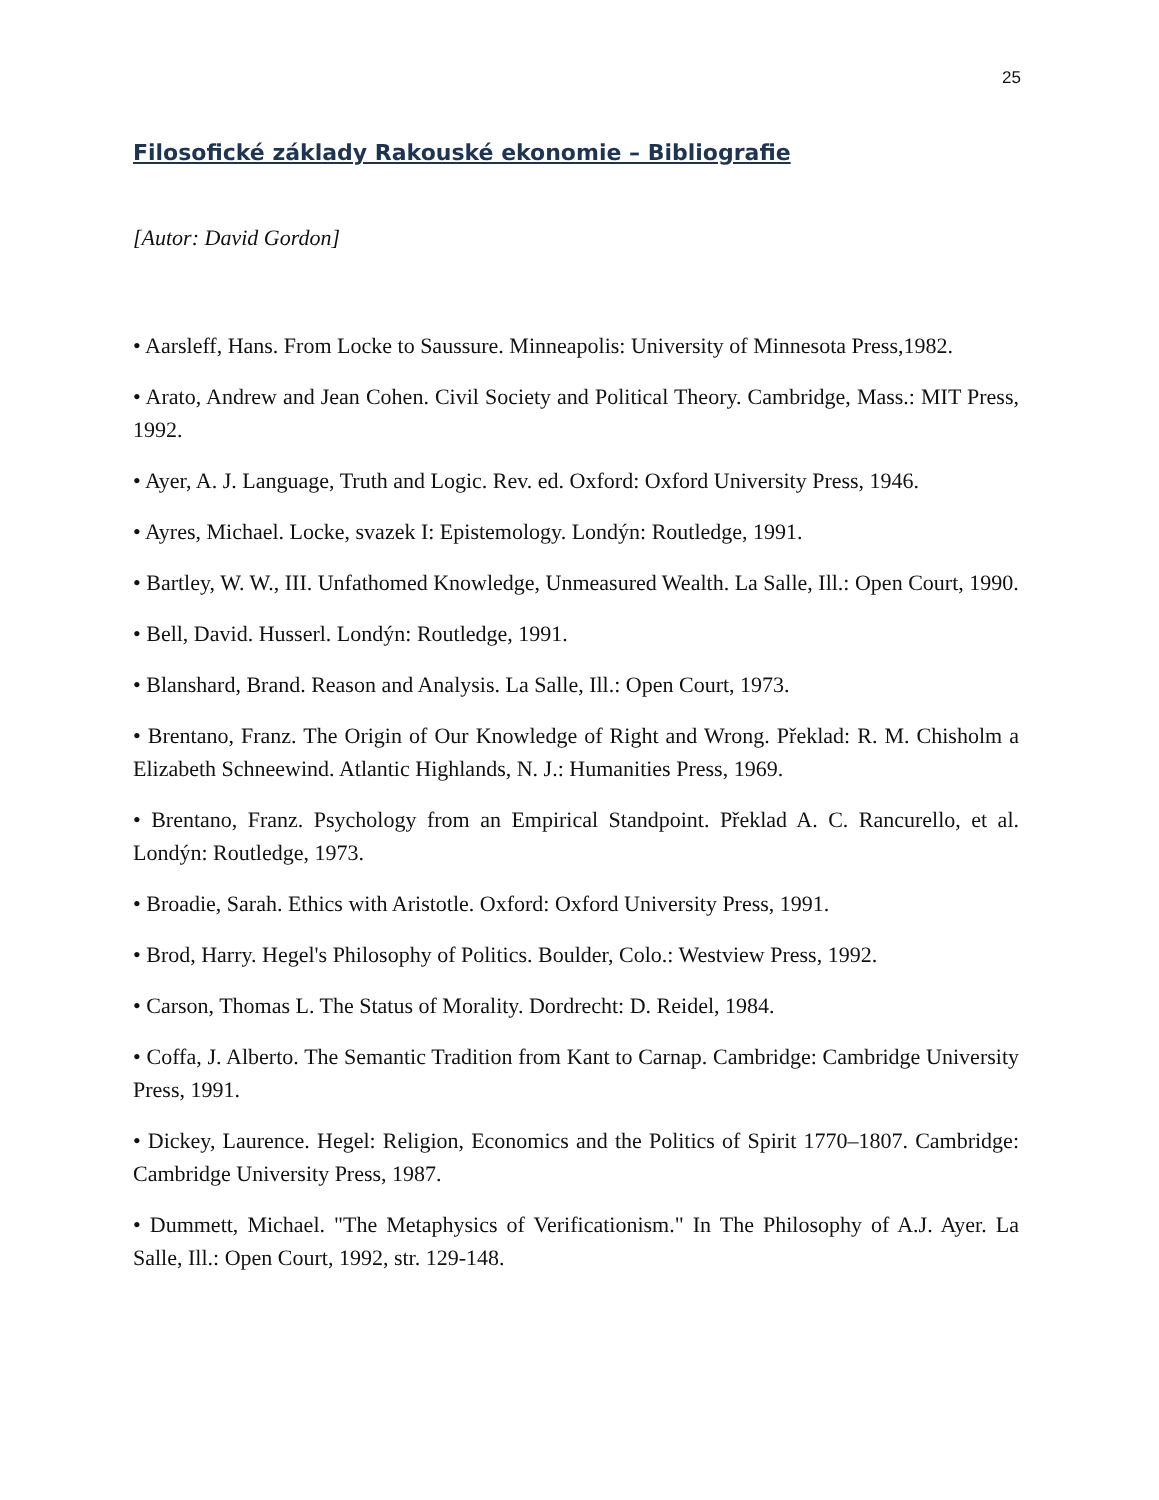25
Filosofické základy Rakouské ekonomie – Bibliografie
[Autor: David Gordon]
• Aarsleff, Hans. From Locke to Saussure. Minneapolis: University of Minnesota Press,1982.
• Arato, Andrew and Jean Cohen. Civil Society and Political Theory. Cambridge, Mass.: MIT Press, 1992.
• Ayer, A. J. Language, Truth and Logic. Rev. ed. Oxford: Oxford University Press, 1946.
• Ayres, Michael. Locke, svazek I: Epistemology. Londýn: Routledge, 1991.
• Bartley, W. W., III. Unfathomed Knowledge, Unmeasured Wealth. La Salle, Ill.: Open Court, 1990.
• Bell, David. Husserl. Londýn: Routledge, 1991.
• Blanshard, Brand. Reason and Analysis. La Salle, Ill.: Open Court, 1973.
• Brentano, Franz. The Origin of Our Knowledge of Right and Wrong. Překlad: R. M. Chisholm a Elizabeth Schneewind. Atlantic Highlands, N. J.: Humanities Press, 1969.
• Brentano, Franz. Psychology from an Empirical Standpoint. Překlad A. C. Rancurello, et al. Londýn: Routledge, 1973.
• Broadie, Sarah. Ethics with Aristotle. Oxford: Oxford University Press, 1991.
• Brod, Harry. Hegel's Philosophy of Politics. Boulder, Colo.: Westview Press, 1992.
• Carson, Thomas L. The Status of Morality. Dordrecht: D. Reidel, 1984.
• Coffa, J. Alberto. The Semantic Tradition from Kant to Carnap. Cambridge: Cambridge University Press, 1991.
• Dickey, Laurence. Hegel: Religion, Economics and the Politics of Spirit 1770–1807. Cambridge: Cambridge University Press, 1987.
• Dummett, Michael. "The Metaphysics of Verificationism." In The Philosophy of A.J. Ayer. La Salle, Ill.: Open Court, 1992, str. 129-148.